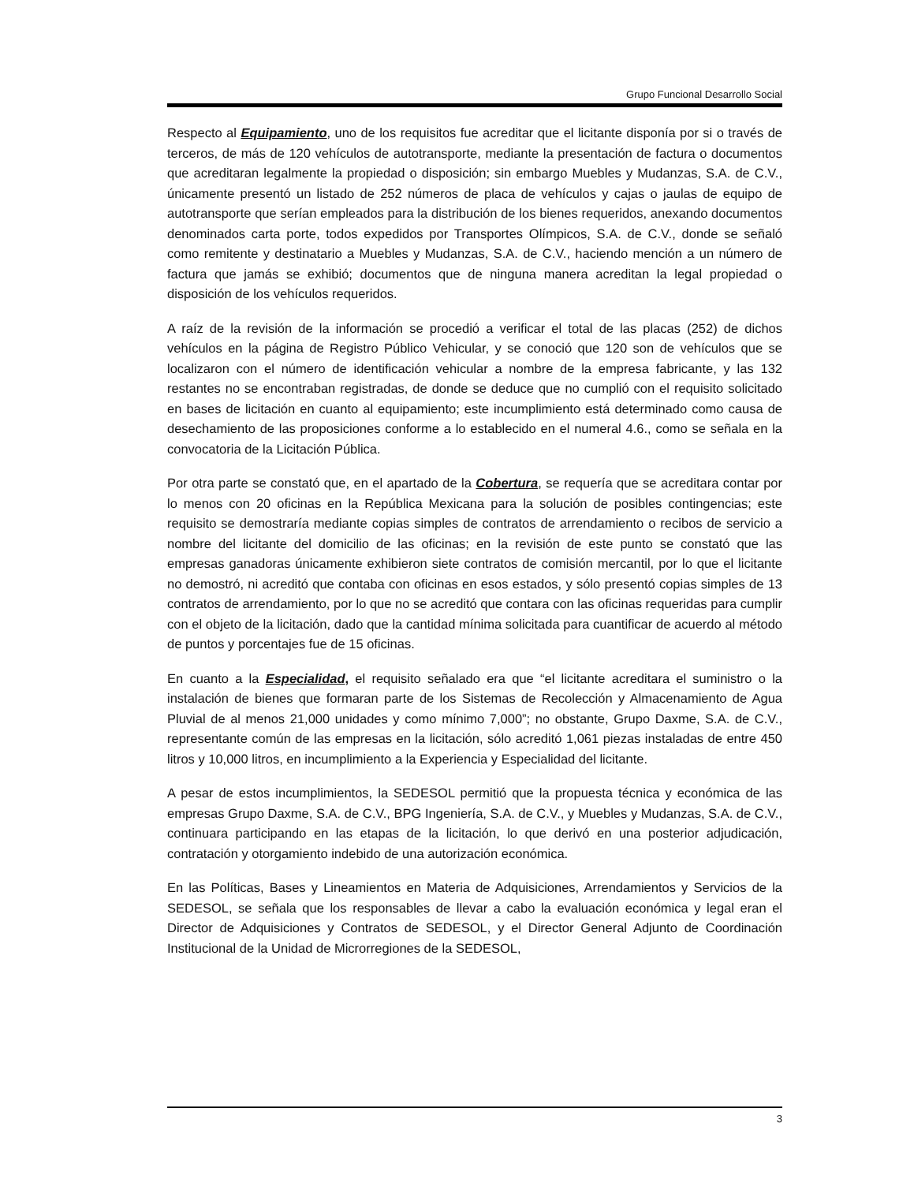Grupo Funcional Desarrollo Social
Respecto al Equipamiento, uno de los requisitos fue acreditar que el licitante disponía por si o través de terceros, de más de 120 vehículos de autotransporte, mediante la presentación de factura o documentos que acreditaran legalmente la propiedad o disposición; sin embargo Muebles y Mudanzas, S.A. de C.V., únicamente presentó un listado de 252 números de placa de vehículos y cajas o jaulas de equipo de autotransporte que serían empleados para la distribución de los bienes requeridos, anexando documentos denominados carta porte, todos expedidos por Transportes Olímpicos, S.A. de C.V., donde se señaló como remitente y destinatario a Muebles y Mudanzas, S.A. de C.V., haciendo mención a un número de factura que jamás se exhibió; documentos que de ninguna manera acreditan la legal propiedad o disposición de los vehículos requeridos.
A raíz de la revisión de la información se procedió a verificar el total de las placas (252) de dichos vehículos en la página de Registro Público Vehicular, y se conoció que 120 son de vehículos que se localizaron con el número de identificación vehicular a nombre de la empresa fabricante, y las 132 restantes no se encontraban registradas, de donde se deduce que no cumplió con el requisito solicitado en bases de licitación en cuanto al equipamiento; este incumplimiento está determinado como causa de desechamiento de las proposiciones conforme a lo establecido en el numeral 4.6., como se señala en la convocatoria de la Licitación Pública.
Por otra parte se constató que, en el apartado de la Cobertura, se requería que se acreditara contar por lo menos con 20 oficinas en la República Mexicana para la solución de posibles contingencias; este requisito se demostraría mediante copias simples de contratos de arrendamiento o recibos de servicio a nombre del licitante del domicilio de las oficinas; en la revisión de este punto se constató que las empresas ganadoras únicamente exhibieron siete contratos de comisión mercantil, por lo que el licitante no demostró, ni acreditó que contaba con oficinas en esos estados, y sólo presentó copias simples de 13 contratos de arrendamiento, por lo que no se acreditó que contara con las oficinas requeridas para cumplir con el objeto de la licitación, dado que la cantidad mínima solicitada para cuantificar de acuerdo al método de puntos y porcentajes fue de 15 oficinas.
En cuanto a la Especialidad, el requisito señalado era que “el licitante acreditara el suministro o la instalación de bienes que formaran parte de los Sistemas de Recolección y Almacenamiento de Agua Pluvial de al menos 21,000 unidades y como mínimo 7,000”; no obstante, Grupo Daxme, S.A. de C.V., representante común de las empresas en la licitación, sólo acreditó 1,061 piezas instaladas de entre 450 litros y 10,000 litros, en incumplimiento a la Experiencia y Especialidad del licitante.
A pesar de estos incumplimientos, la SEDESOL permitió que la propuesta técnica y económica de las empresas Grupo Daxme, S.A. de C.V., BPG Ingeniería, S.A. de C.V., y Muebles y Mudanzas, S.A. de C.V., continuara participando en las etapas de la licitación, lo que derivó en una posterior adjudicación, contratación y otorgamiento indebido de una autorización económica.
En las Políticas, Bases y Lineamientos en Materia de Adquisiciones, Arrendamientos y Servicios de la SEDESOL, se señala que los responsables de llevar a cabo la evaluación económica y legal eran el Director de Adquisiciones y Contratos de SEDESOL, y el Director General Adjunto de Coordinación Institucional de la Unidad de Microrregiones de la SEDESOL,
3